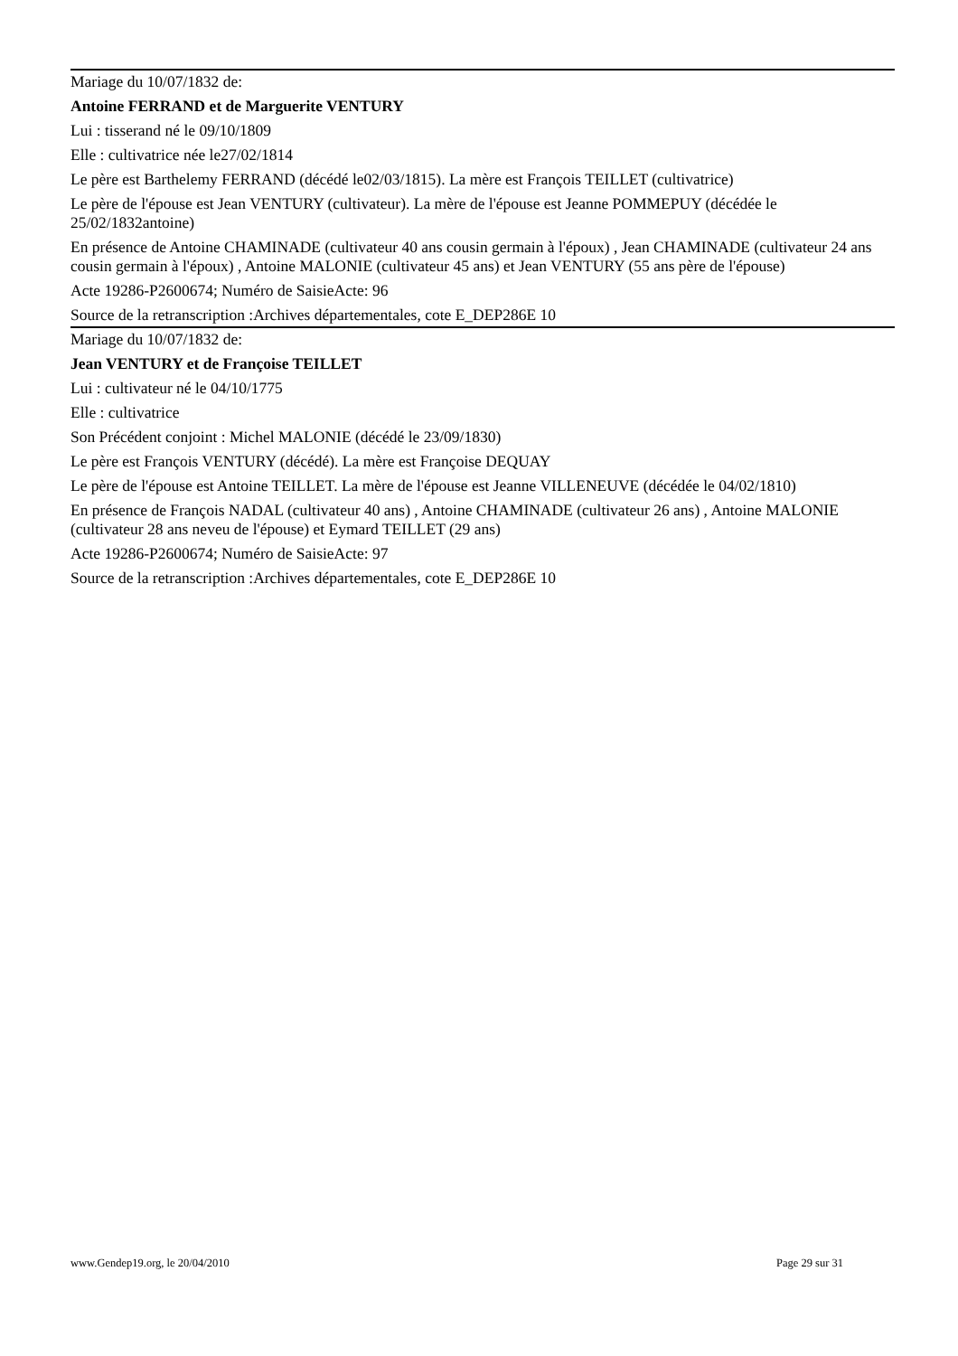Mariage du 10/07/1832 de:
Antoine FERRAND et de Marguerite VENTURY
Lui : tisserand né le 09/10/1809
Elle : cultivatrice née le27/02/1814
Le père est Barthelemy FERRAND (décédé le02/03/1815). La mère est François TEILLET (cultivatrice)
Le père de l'épouse est Jean VENTURY (cultivateur). La mère de l'épouse est Jeanne POMMEPUY (décédée le 25/02/1832antoine)
En présence de Antoine CHAMINADE (cultivateur 40 ans cousin germain à l'époux) , Jean CHAMINADE (cultivateur 24 ans cousin germain à l'époux) , Antoine MALONIE (cultivateur 45 ans) et Jean VENTURY (55 ans père de l'épouse)
Acte 19286-P2600674; Numéro de SaisieActe: 96
Source de la retranscription :Archives départementales, cote E_DEP286E 10
Mariage du 10/07/1832 de:
Jean VENTURY et de Françoise TEILLET
Lui : cultivateur né le 04/10/1775
Elle : cultivatrice
Son Précédent conjoint : Michel MALONIE (décédé le 23/09/1830)
Le père est François VENTURY (décédé). La mère est Françoise DEQUAY
Le père de l'épouse est Antoine TEILLET. La mère de l'épouse est Jeanne VILLENEUVE (décédée le 04/02/1810)
En présence de François NADAL (cultivateur 40 ans) , Antoine CHAMINADE (cultivateur 26 ans) , Antoine MALONIE (cultivateur 28 ans neveu de l'épouse) et Eymard TEILLET (29 ans)
Acte 19286-P2600674; Numéro de SaisieActe: 97
Source de la retranscription :Archives départementales, cote E_DEP286E 10
www.Gendep19.org, le 20/04/2010 Page 29 sur 31